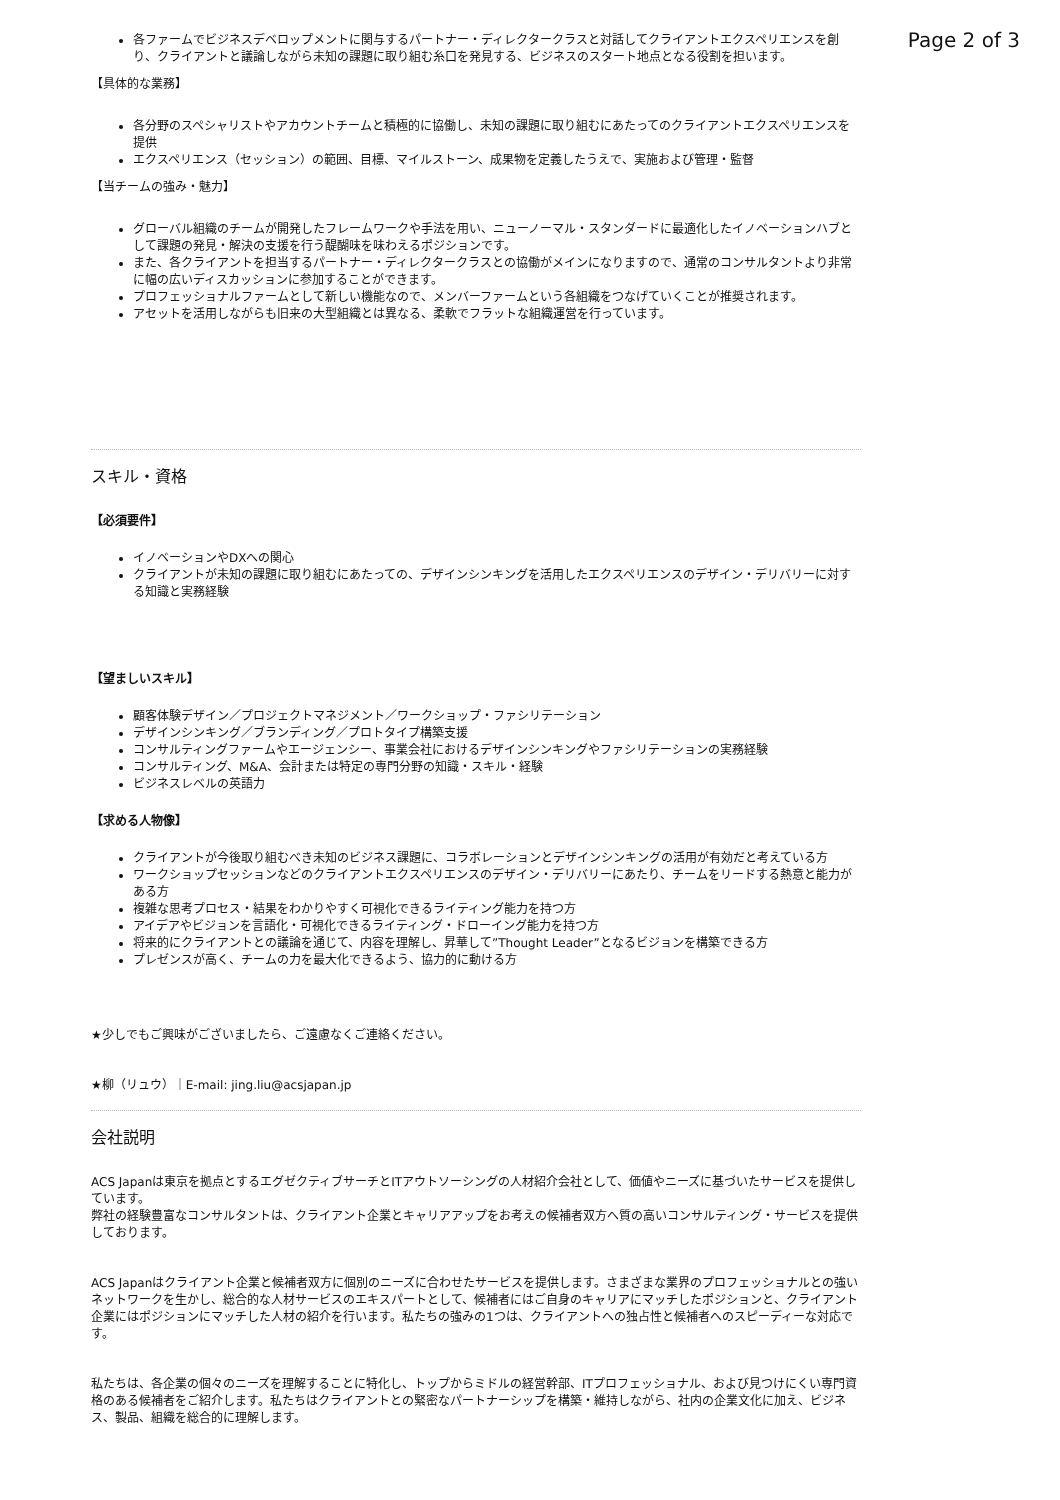Page 2 of 3
各ファームでビジネスデベロップメントに関与するパートナー・ディレクタークラスと対話してクライアントエクスペリエンスを創り、クライアントと議論しながら未知の課題に取り組む糸口を発見する、ビジネスのスタート地点となる役割を担います。
【具体的な業務】
各分野のスペシャリストやアカウントチームと積極的に協働し、未知の課題に取り組むにあたってのクライアントエクスペリエンスを提供
エクスペリエンス（セッション）の範囲、目標、マイルストーン、成果物を定義したうえで、実施および管理・監督
【当チームの強み・魅力】
グローバル組織のチームが開発したフレームワークや手法を用い、ニューノーマル・スタンダードに最適化したイノベーションハブとして課題の発見・解決の支援を行う醍醐味を味わえるポジションです。
また、各クライアントを担当するパートナー・ディレクタークラスとの協働がメインになりますので、通常のコンサルタントより非常に幅の広いディスカッションに参加することができます。
プロフェッショナルファームとして新しい機能なので、メンバーファームという各組織をつなげていくことが推奨されます。
アセットを活用しながらも旧来の大型組織とは異なる、柔軟でフラットな組織運営を行っています。
スキル・資格
【必須要件】
イノベーションやDXへの関心
クライアントが未知の課題に取り組むにあたっての、デザインシンキングを活用したエクスペリエンスのデザイン・デリバリーに対する知識と実務経験
【望ましいスキル】
顧客体験デザイン／プロジェクトマネジメント／ワークショップ・ファシリテーション
デザインシンキング／ブランディング／プロトタイプ構築支援
コンサルティングファームやエージェンシー、事業会社におけるデザインシンキングやファシリテーションの実務経験
コンサルティング、M&A、会計または特定の専門分野の知識・スキル・経験
ビジネスレベルの英語力
【求める人物像】
クライアントが今後取り組むべき未知のビジネス課題に、コラボレーションとデザインシンキングの活用が有効だと考えている方
ワークショップセッションなどのクライアントエクスペリエンスのデザイン・デリバリーにあたり、チームをリードする熱意と能力がある方
複雑な思考プロセス・結果をわかりやすく可視化できるライティング能力を持つ方
アイデアやビジョンを言語化・可視化できるライティング・ドローイング能力を持つ方
将来的にクライアントとの議論を通じて、内容を理解し、昇華して”Thought Leader”となるビジョンを構築できる方
プレゼンスが高く、チームの力を最大化できるよう、協力的に動ける方
★少しでもご興味がございましたら、ご遠慮なくご連絡ください。
★柳（リュウ）｜E-mail: jing.liu@acsjapan.jp
会社説明
ACS Japanは東京を拠点とするエグゼクティブサーチとITアウトソーシングの人材紹介会社として、価値やニーズに基づいたサービスを提供しています。
弊社の経験豊富なコンサルタントは、クライアント企業とキャリアアップをお考えの候補者双方へ質の高いコンサルティング・サービスを提供しております。
ACS Japanはクライアント企業と候補者双方に個別のニーズに合わせたサービスを提供します。さまざまな業界のプロフェッショナルとの強いネットワークを生かし、総合的な人材サービスのエキスパートとして、候補者にはご自身のキャリアにマッチしたポジションと、クライアント企業にはポジションにマッチした人材の紹介を行います。私たちの強みの1つは、クライアントへの独占性と候補者へのスピーディーな対応です。
私たちは、各企業の個々のニーズを理解することに特化し、トップからミドルの経営幹部、ITプロフェッショナル、および見つけにくい専門資格のある候補者をご紹介します。私たちはクライアントとの緊密なパートナーシップを構築・維持しながら、社内の企業文化に加え、ビジネス、製品、組織を総合的に理解します。